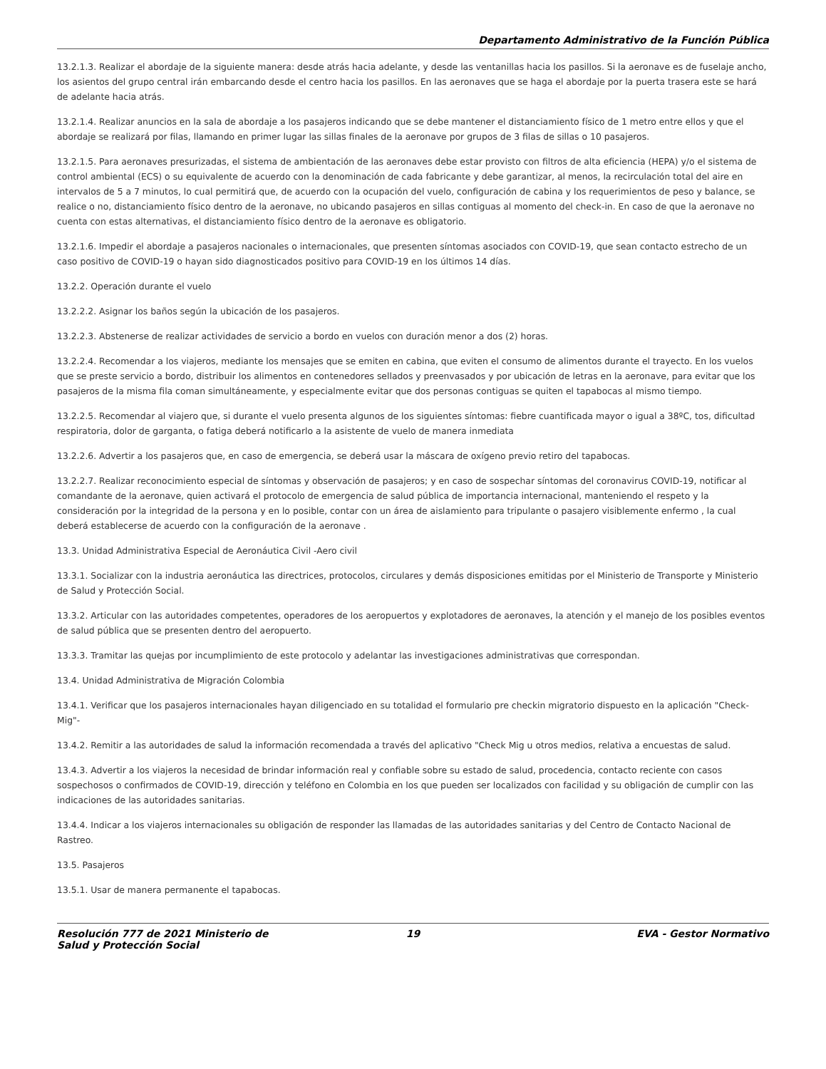Departamento Administrativo de la Función Pública
13.2.1.3. Realizar el abordaje de la siguiente manera: desde atrás hacia adelante, y desde las ventanillas hacia los pasillos. Si la aeronave es de fuselaje ancho, los asientos del grupo central irán embarcando desde el centro hacia los pasillos. En las aeronaves que se haga el abordaje por la puerta trasera este se hará de adelante hacia atrás.
13.2.1.4. Realizar anuncios en la sala de abordaje a los pasajeros indicando que se debe mantener el distanciamiento físico de 1 metro entre ellos y que el abordaje se realizará por filas, llamando en primer lugar las sillas finales de la aeronave por grupos de 3 filas de sillas o 10 pasajeros.
13.2.1.5. Para aeronaves presurizadas, el sistema de ambientación de las aeronaves debe estar provisto con filtros de alta eficiencia (HEPA) y/o el sistema de control ambiental (ECS) o su equivalente de acuerdo con la denominación de cada fabricante y debe garantizar, al menos, la recirculación total del aire en intervalos de 5 a 7 minutos, lo cual permitirá que, de acuerdo con la ocupación del vuelo, configuración de cabina y los requerimientos de peso y balance, se realice o no, distanciamiento físico dentro de la aeronave, no ubicando pasajeros en sillas contiguas al momento del check-in. En caso de que la aeronave no cuenta con estas alternativas, el distanciamiento físico dentro de la aeronave es obligatorio.
13.2.1.6. Impedir el abordaje a pasajeros nacionales o internacionales, que presenten síntomas asociados con COVID-19, que sean contacto estrecho de un caso positivo de COVID-19 o hayan sido diagnosticados positivo para COVID-19 en los últimos 14 días.
13.2.2. Operación durante el vuelo
13.2.2.2. Asignar los baños según la ubicación de los pasajeros.
13.2.2.3. Abstenerse de realizar actividades de servicio a bordo en vuelos con duración menor a dos (2) horas.
13.2.2.4. Recomendar a los viajeros, mediante los mensajes que se emiten en cabina, que eviten el consumo de alimentos durante el trayecto. En los vuelos que se preste servicio a bordo, distribuir los alimentos en contenedores sellados y preenvasados y por ubicación de letras en la aeronave, para evitar que los pasajeros de la misma fila coman simultáneamente, y especialmente evitar que dos personas contiguas se quiten el tapabocas al mismo tiempo.
13.2.2.5. Recomendar al viajero que, si durante el vuelo presenta algunos de los siguientes síntomas: fiebre cuantificada mayor o igual a 38ºC, tos, dificultad respiratoria, dolor de garganta, o fatiga deberá notificarlo a la asistente de vuelo de manera inmediata
13.2.2.6. Advertir a los pasajeros que, en caso de emergencia, se deberá usar la máscara de oxígeno previo retiro del tapabocas.
13.2.2.7. Realizar reconocimiento especial de síntomas y observación de pasajeros; y en caso de sospechar síntomas del coronavirus COVID-19, notificar al comandante de la aeronave, quien activará el protocolo de emergencia de salud pública de importancia internacional, manteniendo el respeto y la consideración por la integridad de la persona y en lo posible, contar con un área de aislamiento para tripulante o pasajero visiblemente enfermo , la cual deberá establecerse de acuerdo con la configuración de la aeronave .
13.3. Unidad Administrativa Especial de Aeronáutica Civil -Aero civil
13.3.1. Socializar con la industria aeronáutica las directrices, protocolos, circulares y demás disposiciones emitidas por el Ministerio de Transporte y Ministerio de Salud y Protección Social.
13.3.2. Articular con las autoridades competentes, operadores de los aeropuertos y explotadores de aeronaves, la atención y el manejo de los posibles eventos de salud pública que se presenten dentro del aeropuerto.
13.3.3. Tramitar las quejas por incumplimiento de este protocolo y adelantar las investigaciones administrativas que correspondan.
13.4. Unidad Administrativa de Migración Colombia
13.4.1. Verificar que los pasajeros internacionales hayan diligenciado en su totalidad el formulario pre checkin migratorio dispuesto en la aplicación "Check-Mig"-
13.4.2. Remitir a las autoridades de salud la información recomendada a través del aplicativo "Check Mig u otros medios, relativa a encuestas de salud.
13.4.3. Advertir a los viajeros la necesidad de brindar información real y confiable sobre su estado de salud, procedencia, contacto reciente con casos sospechosos o confirmados de COVID-19, dirección y teléfono en Colombia en los que pueden ser localizados con facilidad y su obligación de cumplir con las indicaciones de las autoridades sanitarias.
13.4.4. Indicar a los viajeros internacionales su obligación de responder las llamadas de las autoridades sanitarias y del Centro de Contacto Nacional de Rastreo.
13.5. Pasajeros
13.5.1. Usar de manera permanente el tapabocas.
Resolución 777 de 2021 Ministerio de Salud y Protección Social
19 EVA - Gestor Normativo